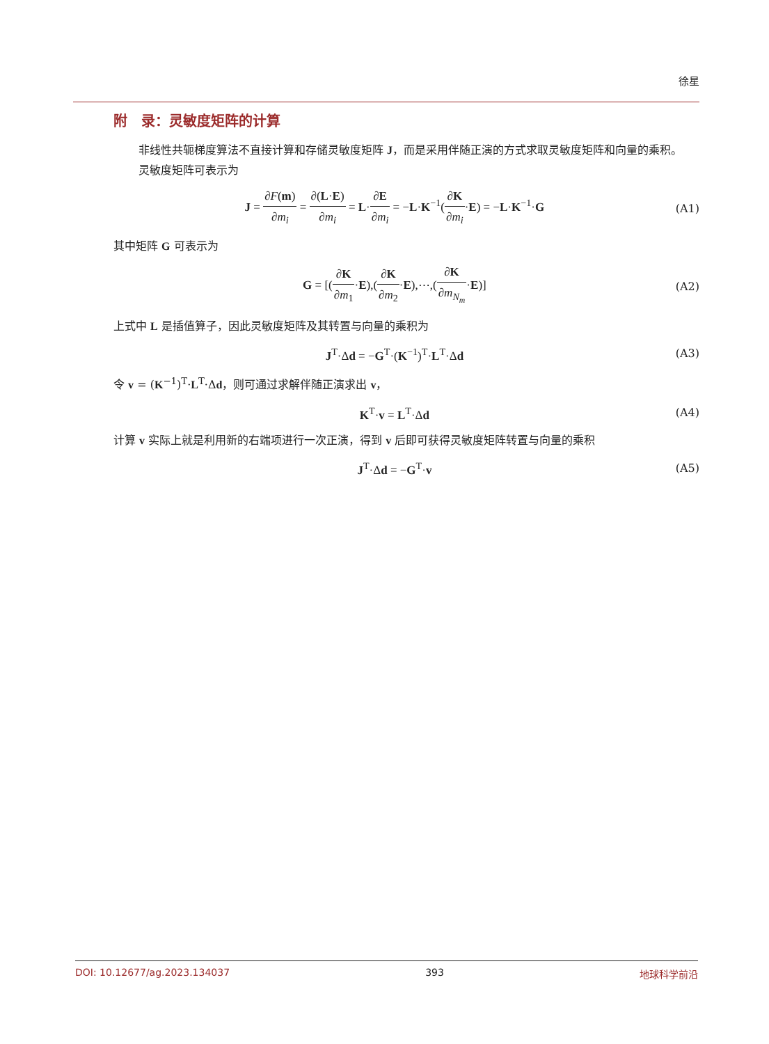徐星
附　录：灵敏度矩阵的计算
非线性共轭梯度算法不直接计算和存储灵敏度矩阵 J，而是采用伴随正演的方式求取灵敏度矩阵和向量的乘积。
灵敏度矩阵可表示为
J = ∂F(m) ∂m<sub>i</sub> = ∂(L·E) ∂m<sub>i</sub> = L·∂E ∂m<sub>i</sub> = −L·K<sup>−1</sup>(∂K ∂m<sub>i</sub>·E) = −L·K<sup>−1</sup>·G
(A1)
其中矩阵 G 可表示为
G = [(∂K ∂m<sub>1</sub>·E),(∂K ∂m<sub>2</sub>·E),⋯,(∂K ∂m<sub>N<sub>m</sub></sub>·E)]
(A2)
上式中 L 是插值算子，因此灵敏度矩阵及其转置与向量的乘积为
J<sup>T</sup>·Δd = −G<sup>T</sup>·(K<sup>−1</sup>)<sup>T</sup>·L<sup>T</sup>·Δd (A3)
令 v = (K<sup>−1</sup>)<sup>T</sup>·L<sup>T</sup>·Δd，则可通过求解伴随正演求出 v，
K<sup>T</sup>·v = L<sup>T</sup>·Δd (A4)
计算 v 实际上就是利用新的右端项进行一次正演，得到 v 后即可获得灵敏度矩阵转置与向量的乘积
J<sup>T</sup>·Δd = −G<sup>T</sup>·v (A5)
DOI: 10.12677/ag.2023.134037 393 地球科学前沿